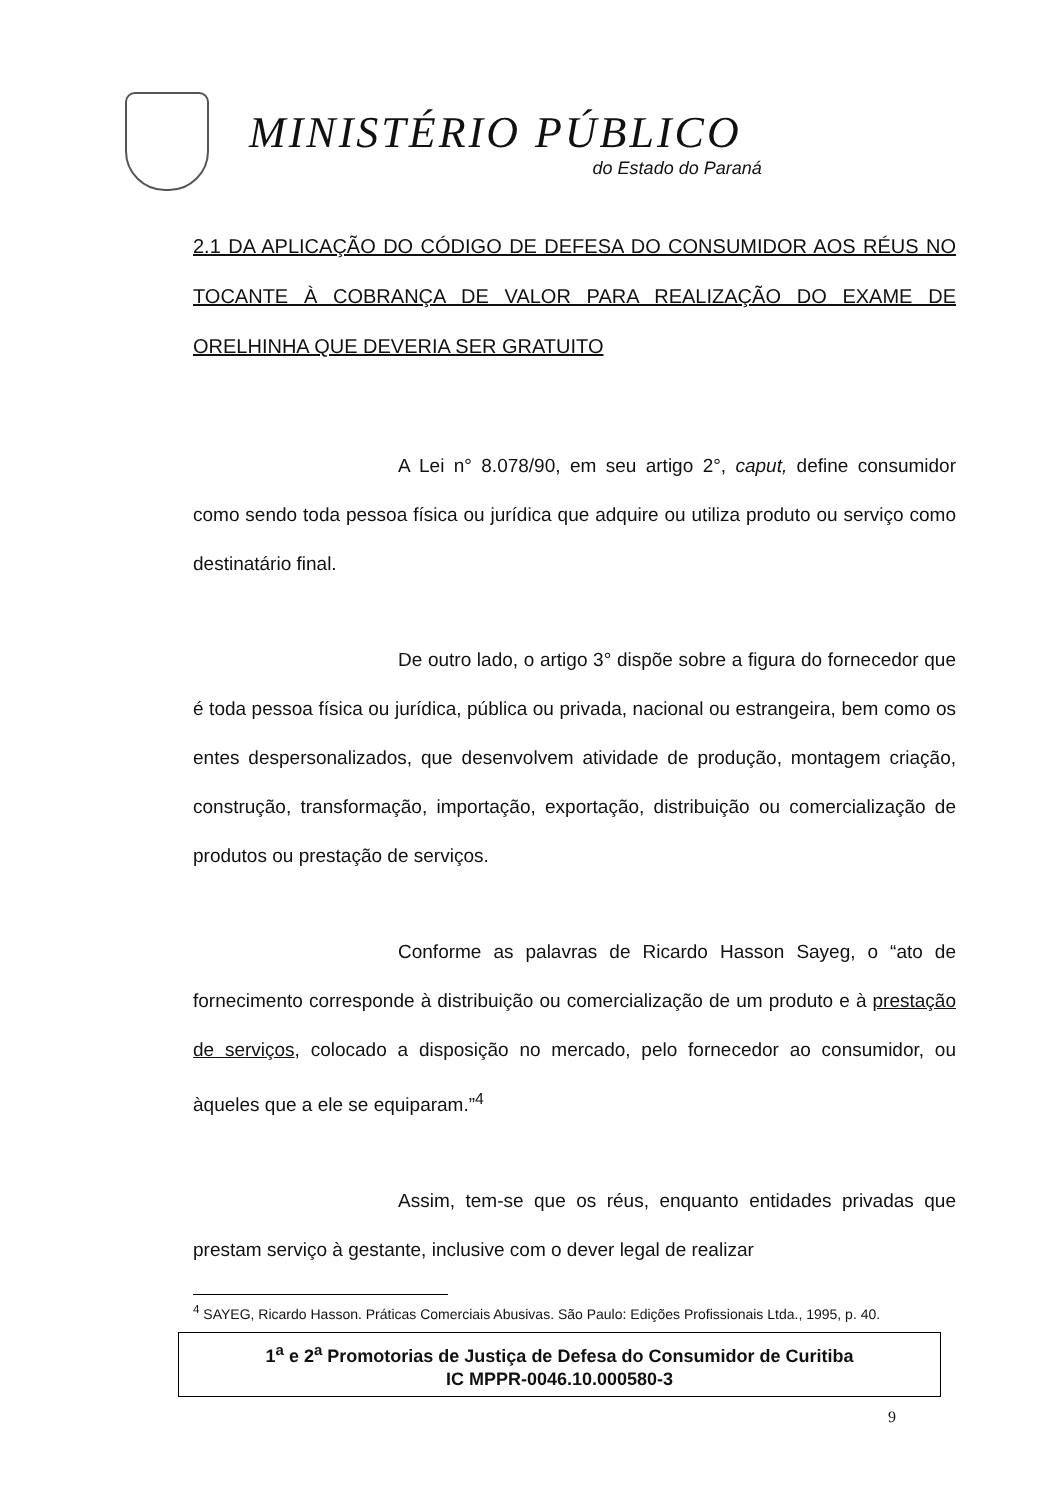MINISTÉRIO PÚBLICO
do Estado do Paraná
2.1 DA APLICAÇÃO DO CÓDIGO DE DEFESA DO CONSUMIDOR AOS RÉUS NO TOCANTE À COBRANÇA DE VALOR PARA REALIZAÇÃO DO EXAME DE ORELHINHA QUE DEVERIA SER GRATUITO
A Lei n° 8.078/90, em seu artigo 2°, caput, define consumidor como sendo toda pessoa física ou jurídica que adquire ou utiliza produto ou serviço como destinatário final.
De outro lado, o artigo 3° dispõe sobre a figura do fornecedor que é toda pessoa física ou jurídica, pública ou privada, nacional ou estrangeira, bem como os entes despersonalizados, que desenvolvem atividade de produção, montagem criação, construção, transformação, importação, exportação, distribuição ou comercialização de produtos ou prestação de serviços.
Conforme as palavras de Ricardo Hasson Sayeg, o “ato de fornecimento corresponde à distribuição ou comercialização de um produto e à prestação de serviços, colocado a disposição no mercado, pelo fornecedor ao consumidor, ou àqueles que a ele se equiparam.”<sup>4</sup>
Assim, tem-se que os réus, enquanto entidades privadas que prestam serviço à gestante, inclusive com o dever legal de realizar
<sup>4</sup> SAYEG, Ricardo Hasson. Práticas Comerciais Abusivas. São Paulo: Edições Profissionais Ltda., 1995, p. 40.
1<sup>a</sup> e 2<sup>a</sup> Promotorias de Justiça de Defesa do Consumidor de Curitiba
IC MPPR-0046.10.000580-3
9